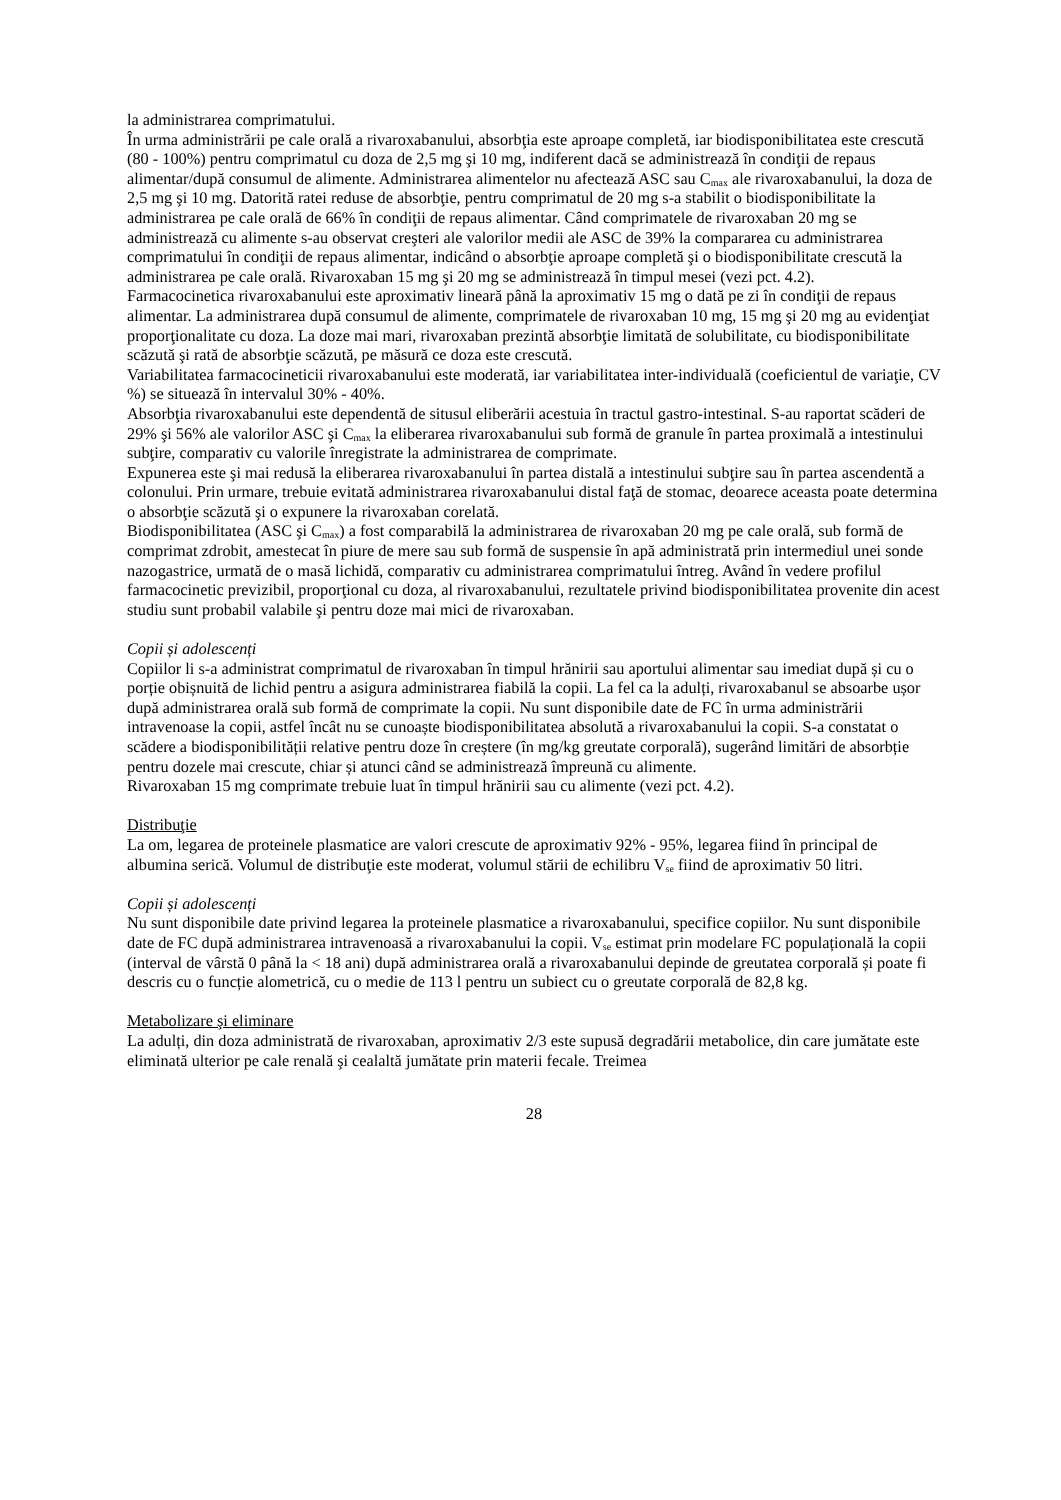la administrarea comprimatului.
În urma administrării pe cale orală a rivaroxabanului, absorbţia este aproape completă, iar biodisponibilitatea este crescută (80 - 100%) pentru comprimatul cu doza de 2,5 mg şi 10 mg, indiferent dacă se administrează în condiţii de repaus alimentar/după consumul de alimente. Administrarea alimentelor nu afectează ASC sau C<sub>max</sub> ale rivaroxabanului, la doza de 2,5 mg şi 10 mg. Datorită ratei reduse de absorbţie, pentru comprimatul de 20 mg s-a stabilit o biodisponibilitate la administrarea pe cale orală de 66% în condiţii de repaus alimentar. Când comprimatele de rivaroxaban 20 mg se administrează cu alimente s-au observat creşteri ale valorilor medii ale ASC de 39% la compararea cu administrarea comprimatului în condiţii de repaus alimentar, indicând o absorbţie aproape completă şi o biodisponibilitate crescută la administrarea pe cale orală. Rivaroxaban 15 mg şi 20 mg se administrează în timpul mesei (vezi pct. 4.2).
Farmacocinetica rivaroxabanului este aproximativ lineară până la aproximativ 15 mg o dată pe zi în condiţii de repaus alimentar. La administrarea după consumul de alimente, comprimatele de rivaroxaban 10 mg, 15 mg şi 20 mg au evidenţiat proporţionalitate cu doza. La doze mai mari, rivaroxaban prezintă absorbţie limitată de solubilitate, cu biodisponibilitate scăzută şi rată de absorbţie scăzută, pe măsură ce doza este crescută.
Variabilitatea farmacocineticii rivaroxabanului este moderată, iar variabilitatea inter-individuală (coeficientul de variaţie, CV %) se situează în intervalul 30% - 40%.
Absorbţia rivaroxabanului este dependentă de situsul eliberării acestuia în tractul gastro-intestinal. S-au raportat scăderi de 29% şi 56% ale valorilor ASC şi C<sub>max</sub> la eliberarea rivaroxabanului sub formă de granule în partea proximală a intestinului subţire, comparativ cu valorile înregistrate la administrarea de comprimate.
Expunerea este şi mai redusă la eliberarea rivaroxabanului în partea distală a intestinului subţire sau în partea ascendentă a colonului. Prin urmare, trebuie evitată administrarea rivaroxabanului distal faţă de stomac, deoarece aceasta poate determina o absorbţie scăzută şi o expunere la rivaroxaban corelată.
Biodisponibilitatea (ASC şi C<sub>max</sub>) a fost comparabilă la administrarea de rivaroxaban 20 mg pe cale orală, sub formă de comprimat zdrobit, amestecat în piure de mere sau sub formă de suspensie în apă administrată prin intermediul unei sonde nazogastrice, urmată de o masă lichidă, comparativ cu administrarea comprimatului întreg. Având în vedere profilul farmacocinetic previzibil, proporţional cu doza, al rivaroxabanului, rezultatele privind biodisponibilitatea provenite din acest studiu sunt probabil valabile şi pentru doze mai mici de rivaroxaban.
Copii și adolescenți
Copiilor li s-a administrat comprimatul de rivaroxaban în timpul hrănirii sau aportului alimentar sau imediat după și cu o porție obișnuită de lichid pentru a asigura administrarea fiabilă la copii. La fel ca la adulți, rivaroxabanul se absoarbe ușor după administrarea orală sub formă de comprimate la copii. Nu sunt disponibile date de FC în urma administrării intravenoase la copii, astfel încât nu se cunoaște biodisponibilitatea absolută a rivaroxabanului la copii. S-a constatat o scădere a biodisponibilității relative pentru doze în creștere (în mg/kg greutate corporală), sugerând limitări de absorbție pentru dozele mai crescute, chiar și atunci când se administrează împreună cu alimente.
Rivaroxaban 15 mg comprimate trebuie luat în timpul hrănirii sau cu alimente (vezi pct. 4.2).
Distribuţie
La om, legarea de proteinele plasmatice are valori crescute de aproximativ 92% - 95%, legarea fiind în principal de albumina serică. Volumul de distribuţie este moderat, volumul stării de echilibru V<sub>se</sub> fiind de aproximativ 50 litri.
Copii și adolescenți
Nu sunt disponibile date privind legarea la proteinele plasmatice a rivaroxabanului, specifice copiilor. Nu sunt disponibile date de FC după administrarea intravenoasă a rivaroxabanului la copii. V<sub>se</sub> estimat prin modelare FC populațională la copii (interval de vârstă 0 până la < 18 ani) după administrarea orală a rivaroxabanului depinde de greutatea corporală și poate fi descris cu o funcție alometrică, cu o medie de 113 l pentru un subiect cu o greutate corporală de 82,8 kg.
Metabolizare şi eliminare
La adulți, din doza administrată de rivaroxaban, aproximativ 2/3 este supusă degradării metabolice, din care jumătate este eliminată ulterior pe cale renală şi cealaltă jumătate prin materii fecale. Treimea
28